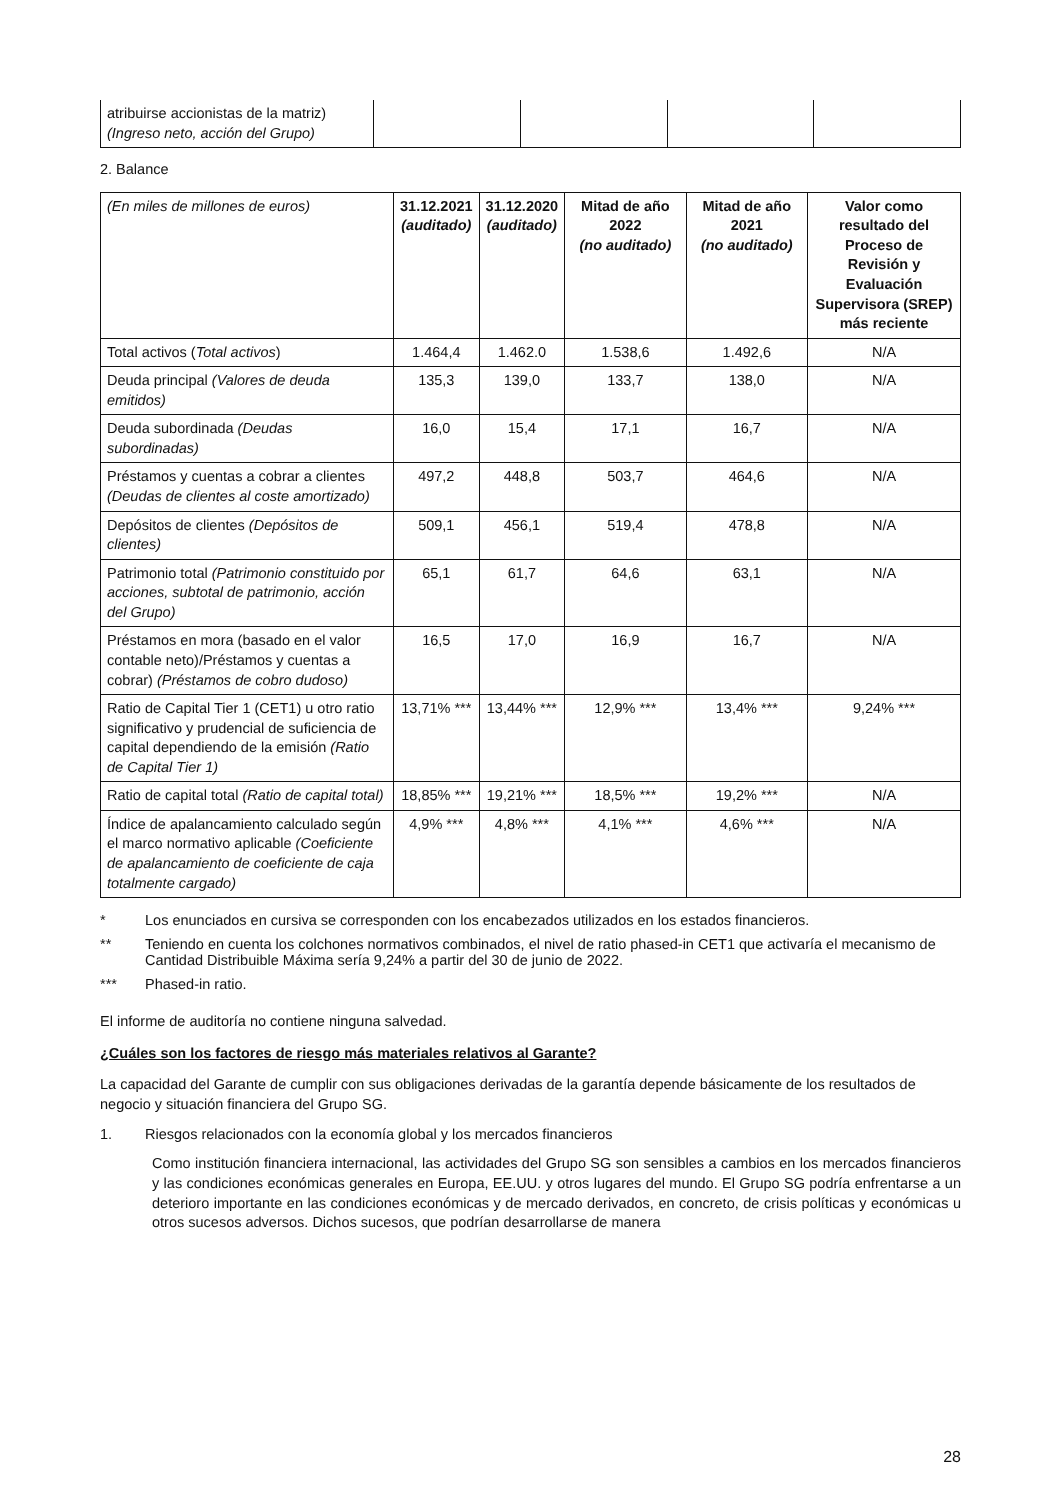| atribuirse accionistas de la matriz) (Ingreso neto, acción del Grupo) | | | | |
2. Balance
| (En miles de millones de euros) | 31.12.2021 (auditado) | 31.12.2020 (auditado) | Mitad de año 2022 (no auditado) | Mitad de año 2021 (no auditado) | Valor como resultado del Proceso de Revisión y Evaluación Supervisora (SREP) más reciente |
| --- | --- | --- | --- | --- | --- |
| Total activos ( Total activos ) | 1.464,4 | 1.462.0 | 1.538,6 | 1.492,6 | N/A |
| Deuda principal (Valores de deuda emitidos) | 135,3 | 139,0 | 133,7 | 138,0 | N/A |
| Deuda subordinada (Deudas subordinadas) | 16,0 | 15,4 | 17,1 | 16,7 | N/A |
| Préstamos y cuentas a cobrar a clientes (Deudas de clientes al coste amortizado) | 497,2 | 448,8 | 503,7 | 464,6 | N/A |
| Depósitos de clientes (Depósitos de clientes) | 509,1 | 456,1 | 519,4 | 478,8 | N/A |
| Patrimonio total (Patrimonio constituido por acciones, subtotal de patrimonio, acción del Grupo) | 65,1 | 61,7 | 64,6 | 63,1 | N/A |
| Préstamos en mora (basado en el valor contable neto)/Préstamos y cuentas a cobrar) (Préstamos de cobro dudoso) | 16,5 | 17,0 | 16,9 | 16,7 | N/A |
| Ratio de Capital Tier 1 (CET1) u otro ratio significativo y prudencial de suficiencia de capital dependiendo de la emisión (Ratio de Capital Tier 1) | 13,71% *** | 13,44% *** | 12,9% *** | 13,4% *** | 9,24% *** |
| Ratio de capital total (Ratio de capital total) | 18,85% *** | 19,21% *** | 18,5% *** | 19,2% *** | N/A |
| Índice de apalancamiento calculado según el marco normativo aplicable (Coeficiente de apalancamiento de coeficiente de caja totalmente cargado) | 4,9% *** | 4,8% *** | 4,1% *** | 4,6% *** | N/A |
* Los enunciados en cursiva se corresponden con los encabezados utilizados en los estados financieros.
** Teniendo en cuenta los colchones normativos combinados, el nivel de ratio phased-in CET1 que activaría el mecanismo de Cantidad Distribuible Máxima sería 9,24% a partir del 30 de junio de 2022.
*** Phased-in ratio.
El informe de auditoría no contiene ninguna salvedad.
¿Cuáles son los factores de riesgo más materiales relativos al Garante?
La capacidad del Garante de cumplir con sus obligaciones derivadas de la garantía depende básicamente de los resultados de negocio y situación financiera del Grupo SG.
1. Riesgos relacionados con la economía global y los mercados financieros
Como institución financiera internacional, las actividades del Grupo SG son sensibles a cambios en los mercados financieros y las condiciones económicas generales en Europa, EE.UU. y otros lugares del mundo. El Grupo SG podría enfrentarse a un deterioro importante en las condiciones económicas y de mercado derivados, en concreto, de crisis políticas y económicas u otros sucesos adversos. Dichos sucesos, que podrían desarrollarse de manera
28